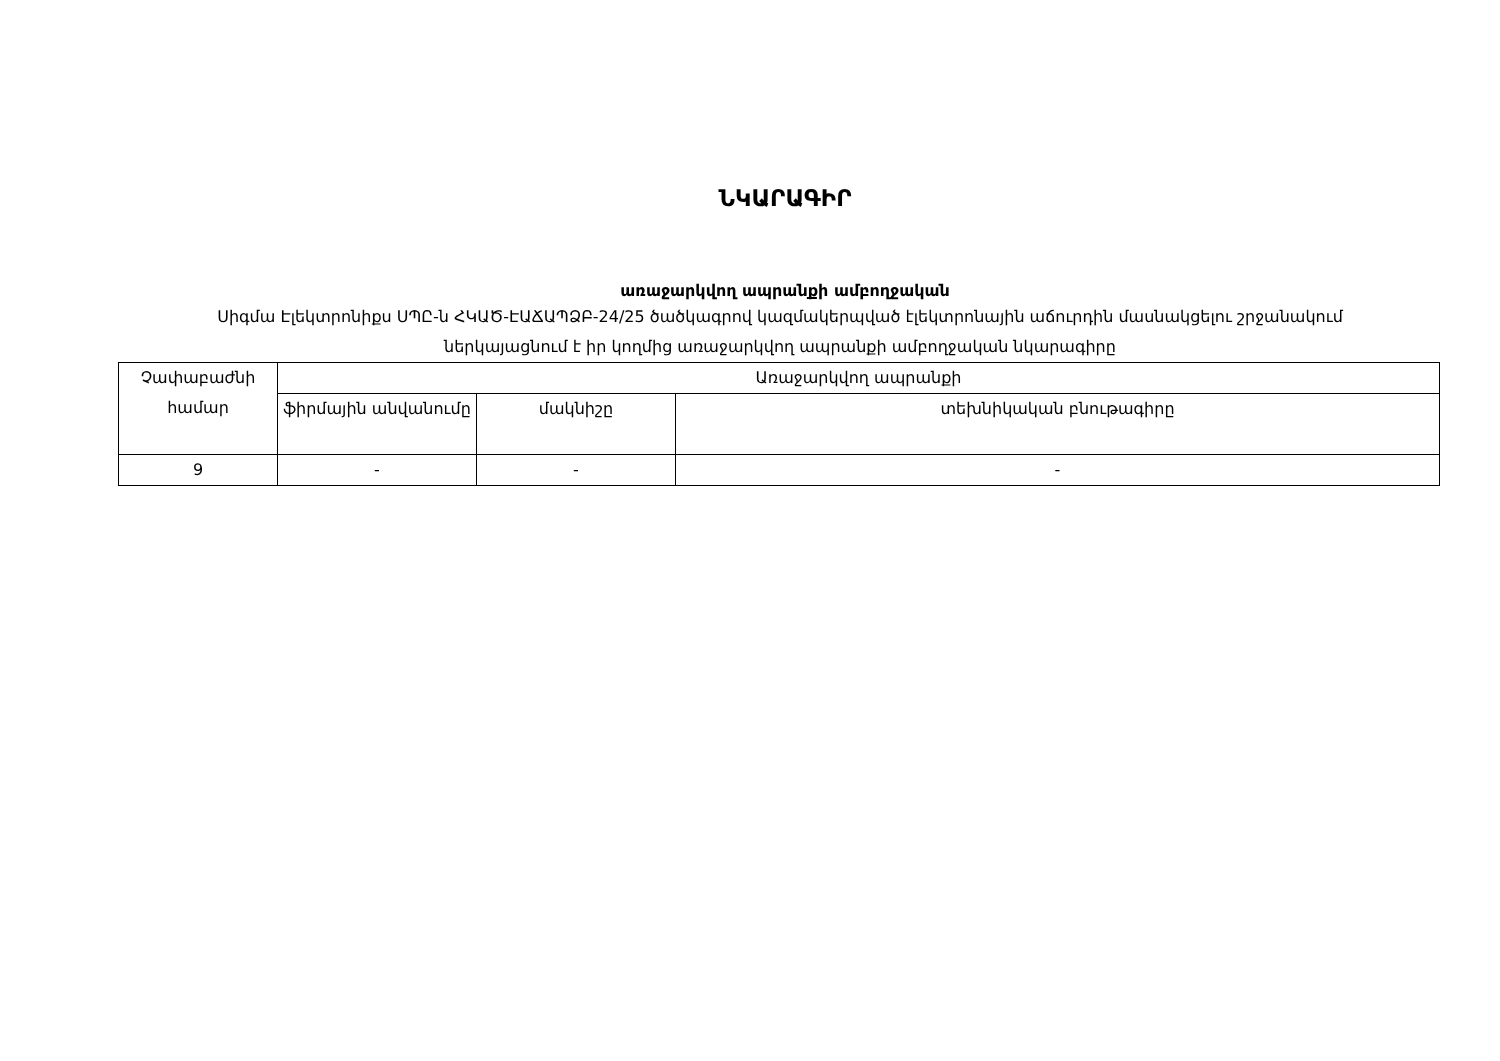ՆԿԱՐԱԳԻՐ
առաջարկվող ապրանքի ամբողջական
Սիգմա Էլեկտրոնիքս ՍՊԸ-ն ՀԿԱԾ-ԷԱՃԱՊՁԲ-24/25 ծածկագրով կազմակերպված էլեկտրոնային աճուրդին մասնակցելու շրջանակում ներկայացնում է իր կողմից առաջարկվող ապրանքի ամբողջական նկարագիրը
| Չափաբաժնի համար | Առաջարկվող ապրանքի | | |
| --- | --- | --- | --- |
| | ֆիրմային անվանումը | մակնիշը | տեխնիկական բնութագիրը |
| 9 | - | - | - |